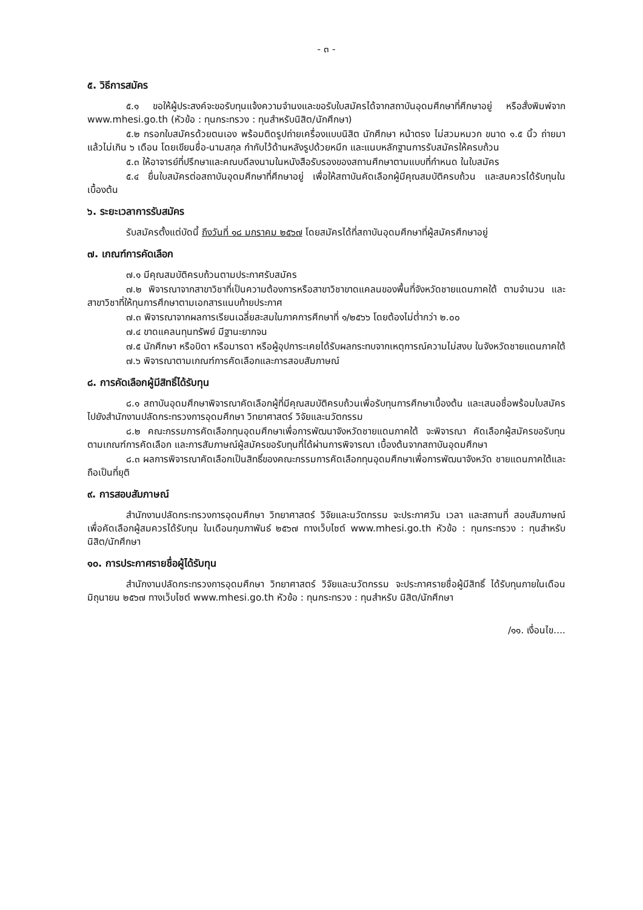- ๓ -
๕. วิธีการสมัคร
๕.๑ ขอให้ผู้ประสงค์จะขอรับทุนแจ้งความจำนงและขอรับใบสมัครได้จากสถาบันอุดมศึกษาที่ศึกษาอยู่ หรือสั่งพิมพ์จาก www.mhesi.go.th (หัวข้อ : ทุนกระทรวง : ทุนสำหรับนิสิต/นักศึกษา)
๕.๒ กรอกใบสมัครด้วยตนเอง พร้อมติดรูปถ่ายเครื่องแบบนิสิต นักศึกษา หน้าตรง ไม่สวมหมวก ขนาด ๑.๕ นิ้ว ถ่ายมาแล้วไม่เกิน ๖ เดือน โดยเขียนชื่อ-นามสกุล กำกับไว้ด้านหลังรูปด้วยหมึก และแนบหลักฐานการรับสมัครให้ครบถ้วน
๕.๓ ให้อาจารย์ที่ปรึกษาและคณบดีลงนามในหนังสือรับรองของสถานศึกษาตามแบบที่กำหนด ในใบสมัคร
๕.๔ ยื่นใบสมัครต่อสถาบันอุดมศึกษาที่ศึกษาอยู่ เพื่อให้สถาบันคัดเลือกผู้มีคุณสมบัติครบถ้วน และสมควรได้รับทุนในเบื้องต้น
๖. ระยะเวลาการรับสมัคร
รับสมัครตั้งแต่บัดนี้ ถึงวันที่ ๑๘ มกราคม ๒๕๖๗ โดยสมัครได้ที่สถาบันอุดมศึกษาที่ผู้สมัครศึกษาอยู่
๗. เกณฑ์การคัดเลือก
๗.๑ มีคุณสมบัติครบถ้วนตามประกาศรับสมัคร
๗.๒ พิจารณาจากสาขาวิชาที่เป็นความต้องการหรือสาขาวิชาขาดแคลนของพื้นที่จังหวัดชายแดนภาคใต้ ตามจำนวน และสาขาวิชาที่ให้ทุนการศึกษาตามเอกสารแนบท้ายประกาศ
๗.๓ พิจารณาจากผลการเรียนเฉลี่ยสะสมในภาคการศึกษาที่ ๑/๒๕๖๖ โดยต้องไม่ต่ำกว่า ๒.๐๐
๗.๔ ขาดแคลนทุนทรัพย์ มีฐานะยากจน
๗.๕ นักศึกษา หรือบิดา หรือมารดา หรือผู้อุปการะเคยได้รับผลกระทบจากเหตุการณ์ความไม่สงบ ในจังหวัดชายแดนภาคใต้
๗.๖ พิจารณาตามเกณฑ์การคัดเลือกและการสอบสัมภาษณ์
๘. การคัดเลือกผู้มีสิทธิ์ได้รับทุน
๘.๑ สถาบันอุดมศึกษาพิจารณาคัดเลือกผู้ที่มีคุณสมบัติครบถ้วนเพื่อรับทุนการศึกษาเบื้องต้น และเสนอชื่อพร้อมใบสมัครไปยังสำนักงานปลัดกระทรวงการอุดมศึกษา วิทยาศาสตร์ วิจัยและนวัตกรรม
๘.๒ คณะกรรมการคัดเลือกทุนอุดมศึกษาเพื่อการพัฒนาจังหวัดชายแดนภาคใต้ จะพิจารณา คัดเลือกผู้สมัครขอรับทุนตามเกณฑ์การคัดเลือก และการสัมภาษณ์ผู้สมัครขอรับทุนที่ได้ผ่านการพิจารณา เบื้องต้นจากสถาบันอุดมศึกษา
๘.๓ ผลการพิจารณาคัดเลือกเป็นสิทธิ์ของคณะกรรมการคัดเลือกทุนอุดมศึกษาเพื่อการพัฒนาจังหวัด ชายแดนภาคใต้และถือเป็นที่ยุติ
๙. การสอบสัมภาษณ์
สำนักงานปลัดกระทรวงการอุดมศึกษา วิทยาศาสตร์ วิจัยและนวัตกรรม จะประกาศวัน เวลา และสถานที่ สอบสัมภาษณ์ เพื่อคัดเลือกผู้สมควรได้รับทุน ในเดือนกุมภาพันธ์ ๒๕๖๗ ทางเว็บไซต์ www.mhesi.go.th หัวข้อ : ทุนกระทรวง : ทุนสำหรับนิสิต/นักศึกษา
๑๐. การประกาศรายชื่อผู้ได้รับทุน
สำนักงานปลัดกระทรวงการอุดมศึกษา วิทยาศาสตร์ วิจัยและนวัตกรรม จะประกาศรายชื่อผู้มีสิทธิ์ ได้รับทุนภายในเดือนมิถุนายน ๒๕๖๗ ทางเว็บไซต์ www.mhesi.go.th หัวข้อ : ทุนกระทรวง : ทุนสำหรับ นิสิต/นักศึกษา
/๑๑. เงื่อนไข....